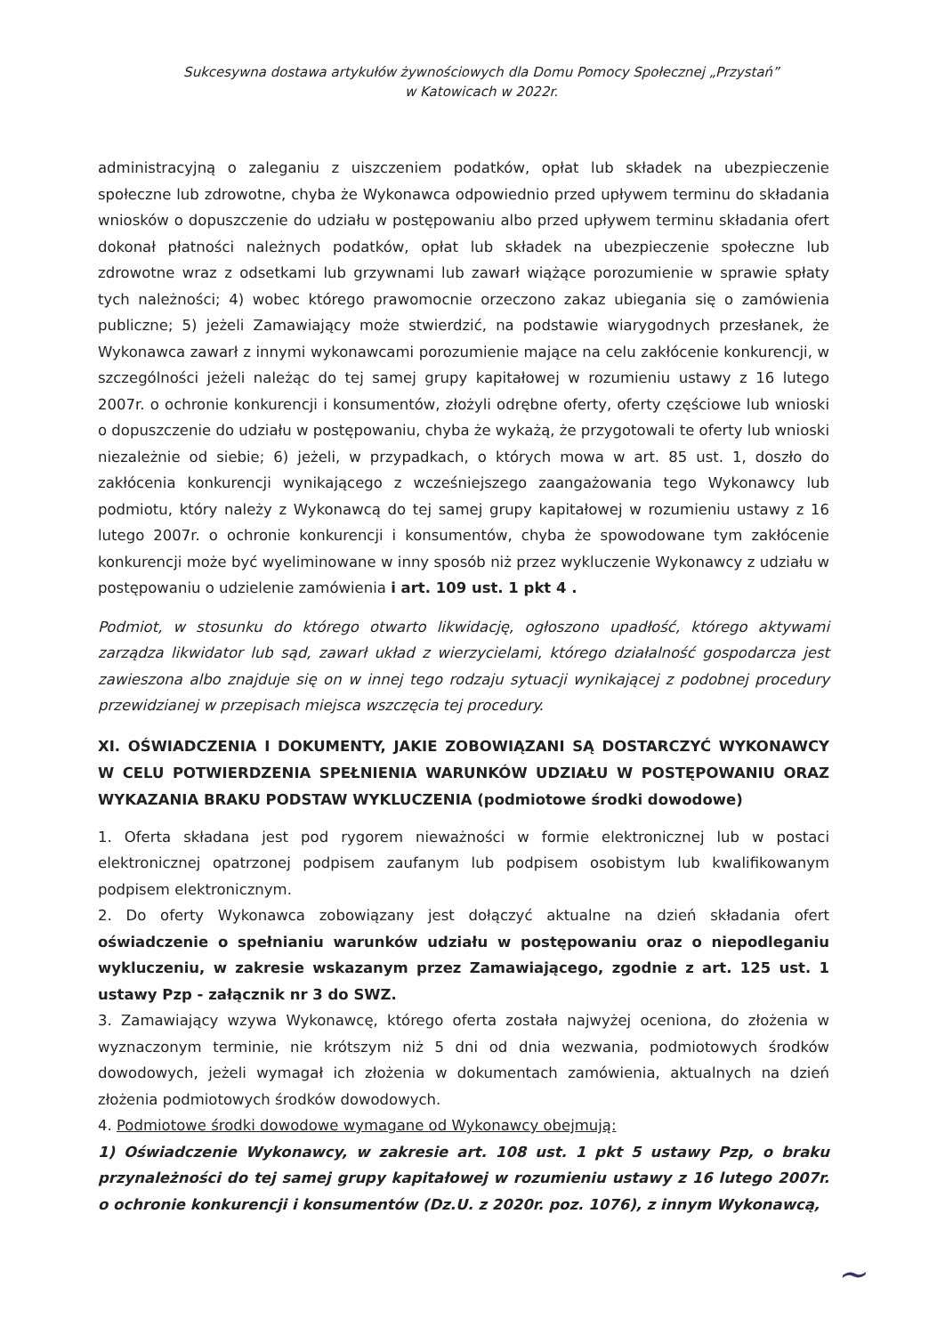Sukcesywna dostawa artykułów żywnościowych dla Domu Pomocy Społecznej „Przystań”
w Katowicach w 2022r.
administracyjną o zaleganiu z uiszczeniem podatków, opłat lub składek na ubezpieczenie społeczne lub zdrowotne, chyba że Wykonawca odpowiednio przed upływem terminu do składania wniosków o dopuszczenie do udziału w postępowaniu albo przed upływem terminu składania ofert dokonał płatności należnych podatków, opłat lub składek na ubezpieczenie społeczne lub zdrowotne wraz z odsetkami lub grzywnami lub zawarł wiążące porozumienie w sprawie spłaty tych należności; 4) wobec którego prawomocnie orzeczono zakaz ubiegania się o zamówienia publiczne; 5) jeżeli Zamawiający może stwierdzić, na podstawie wiarygodnych przesłanek, że Wykonawca zawarł z innymi wykonawcami porozumienie mające na celu zakłócenie konkurencji, w szczególności jeżeli należąc do tej samej grupy kapitałowej w rozumieniu ustawy z 16 lutego 2007r. o ochronie konkurencji i konsumentów, złożyli odrębne oferty, oferty częściowe lub wnioski o dopuszczenie do udziału w postępowaniu, chyba że wykażą, że przygotowali te oferty lub wnioski niezależnie od siebie; 6) jeżeli, w przypadkach, o których mowa w art. 85 ust. 1, doszło do zakłócenia konkurencji wynikającego z wcześniejszego zaangażowania tego Wykonawcy lub podmiotu, który należy z Wykonawcą do tej samej grupy kapitałowej w rozumieniu ustawy z 16 lutego 2007r. o ochronie konkurencji i konsumentów, chyba że spowodowane tym zakłócenie konkurencji może być wyeliminowane w inny sposób niż przez wykluczenie Wykonawcy z udziału w postępowaniu o udzielenie zamówienia i art. 109 ust. 1 pkt 4 .
Podmiot, w stosunku do którego otwarto likwidację, ogłoszono upadłość, którego aktywami zarządza likwidator lub sąd, zawarł układ z wierzycielami, którego działalność gospodarcza jest zawieszona albo znajduje się on w innej tego rodzaju sytuacji wynikającej z podobnej procedury przewidzianej w przepisach miejsca wszczęcia tej procedury.
XI. OŚWIADCZENIA I DOKUMENTY, JAKIE ZOBOWIĄZANI SĄ DOSTARCZYĆ WYKONAWCY W CELU POTWIERDZENIA SPEŁNIENIA WARUNKÓW UDZIAŁU W POSTĘPOWANIU ORAZ WYKAZANIA BRAKU PODSTAW WYKLUCZENIA (podmiotowe środki dowodowe)
1. Oferta składana jest pod rygorem nieważności w formie elektronicznej lub w postaci elektronicznej opatrzonej podpisem zaufanym lub podpisem osobistym lub kwalifikowanym podpisem elektronicznym.
2. Do oferty Wykonawca zobowiązany jest dołączyć aktualne na dzień składania ofert oświadczenie o spełnianiu warunków udziału w postępowaniu oraz o niepodleganiu wykluczeniu, w zakresie wskazanym przez Zamawiającego, zgodnie z art. 125 ust. 1 ustawy Pzp - załącznik nr 3 do SWZ.
3. Zamawiający wzywa Wykonawcę, którego oferta została najwyżej oceniona, do złożenia w wyznaczonym terminie, nie krótszym niż 5 dni od dnia wezwania, podmiotowych środków dowodowych, jeżeli wymagał ich złożenia w dokumentach zamówienia, aktualnych na dzień złożenia podmiotowych środków dowodowych.
4. Podmiotowe środki dowodowe wymagane od Wykonawcy obejmują:
1) Oświadczenie Wykonawcy, w zakresie art. 108 ust. 1 pkt 5 ustawy Pzp, o braku przynależności do tej samej grupy kapitałowej w rozumieniu ustawy z 16 lutego 2007r. o ochronie konkurencji i konsumentów (Dz.U. z 2020r. poz. 1076), z innym Wykonawcą,
~